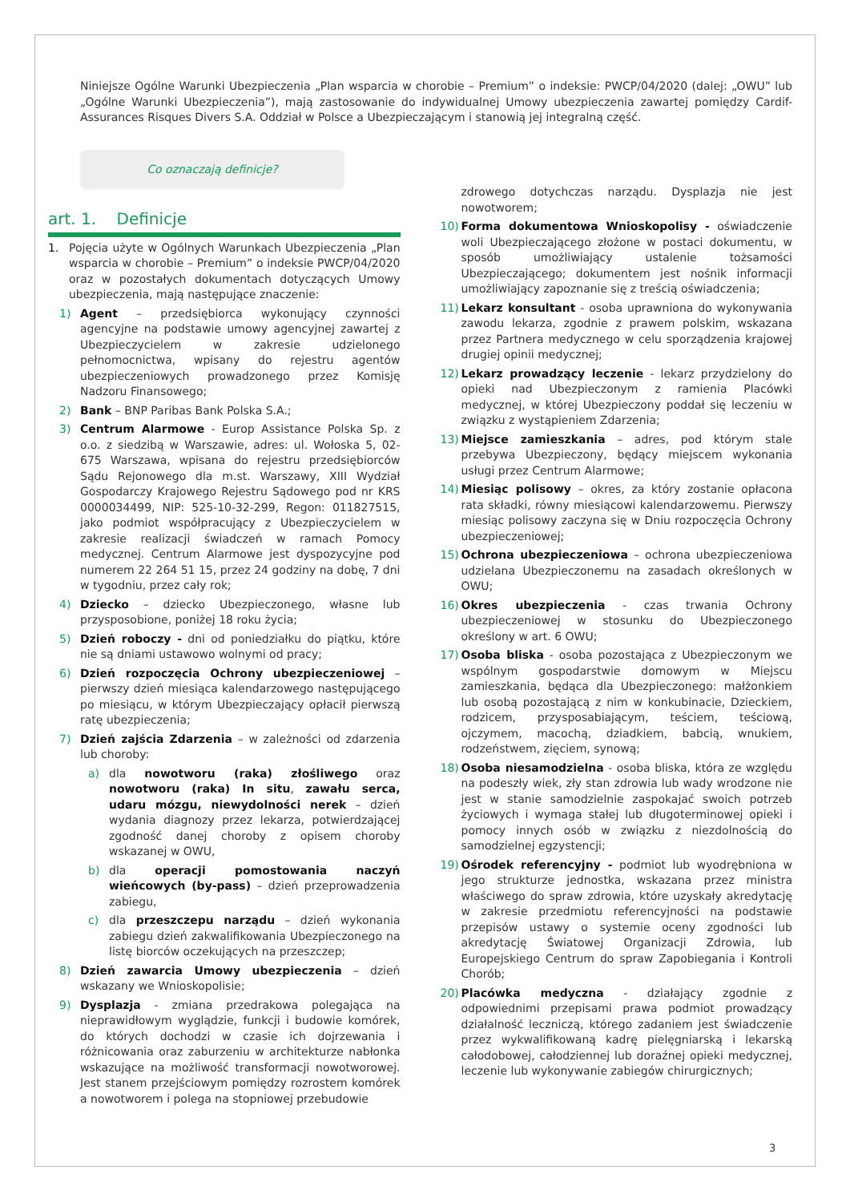Niniejsze Ogólne Warunki Ubezpieczenia „Plan wsparcia w chorobie – Premium” o indeksie: PWCP/04/2020 (dalej: „OWU” lub „Ogólne Warunki Ubezpieczenia”), mają zastosowanie do indywidualnej Umowy ubezpieczenia zawartej pomiędzy Cardif-Assurances Risques Divers S.A. Oddział w Polsce a Ubezpieczającym i stanowią jej integralną część.
Co oznaczają definicje?
art. 1. Definicje
1. Pojęcia użyte w Ogólnych Warunkach Ubezpieczenia „Plan wsparcia w chorobie – Premium” o indeksie PWCP/04/2020 oraz w pozostałych dokumentach dotyczących Umowy ubezpieczenia, mają następujące znaczenie:
1) Agent – przedsiębiorca wykonujący czynności agencyjne na podstawie umowy agencyjnej zawartej z Ubezpieczycielem w zakresie udzielonego pełnomocnictwa, wpisany do rejestru agentów ubezpieczeniowych prowadzonego przez Komisję Nadzoru Finansowego;
2) Bank – BNP Paribas Bank Polska S.A.;
3) Centrum Alarmowe - Europ Assistance Polska Sp. z o.o. z siedzibą w Warszawie, adres: ul. Wołoska 5, 02-675 Warszawa, wpisana do rejestru przedsiębiorców Sądu Rejonowego dla m.st. Warszawy, XIII Wydział Gospodarczy Krajowego Rejestru Sądowego pod nr KRS 0000034499, NIP: 525-10-32-299, Regon: 011827515, jako podmiot współpracujący z Ubezpieczycielem w zakresie realizacji świadczeń w ramach Pomocy medycznej. Centrum Alarmowe jest dyspozycyjne pod numerem 22 264 51 15, przez 24 godziny na dobę, 7 dni w tygodniu, przez cały rok;
4) Dziecko – dziecko Ubezpieczonego, własne lub przysposobione, poniżej 18 roku życia;
5) Dzień roboczy - dni od poniedziałku do piątku, które nie są dniami ustawowo wolnymi od pracy;
6) Dzień rozpoczęcia Ochrony ubezpieczeniowej – pierwszy dzień miesiąca kalendarzowego następującego po miesiącu, w którym Ubezpieczający opłacił pierwszą ratę ubezpieczenia;
7) Dzień zajścia Zdarzenia – w zależności od zdarzenia lub choroby:
a) dla nowotworu (raka) złośliwego oraz nowotworu (raka) In situ, zawału serca, udaru mózgu, niewydolności nerek – dzień wydania diagnozy przez lekarza, potwierdzającej zgodność danej choroby z opisem choroby wskazanej w OWU,
b) dla operacji pomostowania naczyń wieńcowych (by-pass) – dzień przeprowadzenia zabiegu,
c) dla przeszczepu narządu – dzień wykonania zabiegu dzień zakwalifikowania Ubezpieczonego na listę biorców oczekujących na przeszczep;
8) Dzień zawarcia Umowy ubezpieczenia – dzień wskazany we Wnioskopolisie;
9) Dysplazja - zmiana przedrakowa polegająca na nieprawidłowym wyglądzie, funkcji i budowie komórek, do których dochodzi w czasie ich dojrzewania i różnicowania oraz zaburzeniu w architekturze nabłonka wskazujące na możliwość transformacji nowotworowej. Jest stanem przejściowym pomiędzy rozrostem komórek a nowotworem i polega na stopniowej przebudowie
zdrowego dotychczas narządu. Dysplazja nie jest nowotworem;
10) Forma dokumentowa Wnioskopolisy - oświadczenie woli Ubezpieczającego złożone w postaci dokumentu, w sposób umożliwiający ustalenie tożsamości Ubezpieczającego; dokumentem jest nośnik informacji umożliwiający zapoznanie się z treścią oświadczenia;
11) Lekarz konsultant - osoba uprawniona do wykonywania zawodu lekarza, zgodnie z prawem polskim, wskazana przez Partnera medycznego w celu sporządzenia krajowej drugiej opinii medycznej;
12) Lekarz prowadzący leczenie - lekarz przydzielony do opieki nad Ubezpieczonym z ramienia Placówki medycznej, w której Ubezpieczony poddał się leczeniu w związku z wystąpieniem Zdarzenia;
13) Miejsce zamieszkania – adres, pod którym stale przebywa Ubezpieczony, będący miejscem wykonania usługi przez Centrum Alarmowe;
14) Miesiąc polisowy – okres, za który zostanie opłacona rata składki, równy miesiącowi kalendarzowemu. Pierwszy miesiąc polisowy zaczyna się w Dniu rozpoczęcia Ochrony ubezpieczeniowej;
15) Ochrona ubezpieczeniowa – ochrona ubezpieczeniowa udzielana Ubezpieczonemu na zasadach określonych w OWU;
16) Okres ubezpieczenia - czas trwania Ochrony ubezpieczeniowej w stosunku do Ubezpieczonego określony w art. 6 OWU;
17) Osoba bliska - osoba pozostająca z Ubezpieczonym we wspólnym gospodarstwie domowym w Miejscu zamieszkania, będąca dla Ubezpieczonego: małżonkiem lub osobą pozostającą z nim w konkubinacie, Dzieckiem, rodzicem, przysposabiającym, teściem, teściową, ojczymem, macochą, dziadkiem, babcią, wnukiem, rodzeństwem, zięciem, synową;
18) Osoba niesamodzielna - osoba bliska, która ze względu na podeszły wiek, zły stan zdrowia lub wady wrodzone nie jest w stanie samodzielnie zaspokajać swoich potrzeb życiowych i wymaga stałej lub długoterminowej opieki i pomocy innych osób w związku z niezdolnością do samodzielnej egzystencji;
19) Ośrodek referencyjny - podmiot lub wyodrębniona w jego strukturze jednostka, wskazana przez ministra właściwego do spraw zdrowia, które uzyskały akredytację w zakresie przedmiotu referencyjności na podstawie przepisów ustawy o systemie oceny zgodności lub akredytację Światowej Organizacji Zdrowia, lub Europejskiego Centrum do spraw Zapobiegania i Kontroli Chorób;
20) Placówka medyczna - działający zgodnie z odpowiednimi przepisami prawa podmiot prowadzący działalność leczniczą, którego zadaniem jest świadczenie przez wykwalifikowaną kadrę pielęgniarską i lekarską całodobowej, całodziennej lub doraźnej opieki medycznej, leczenie lub wykonywanie zabiegów chirurgicznych;
3